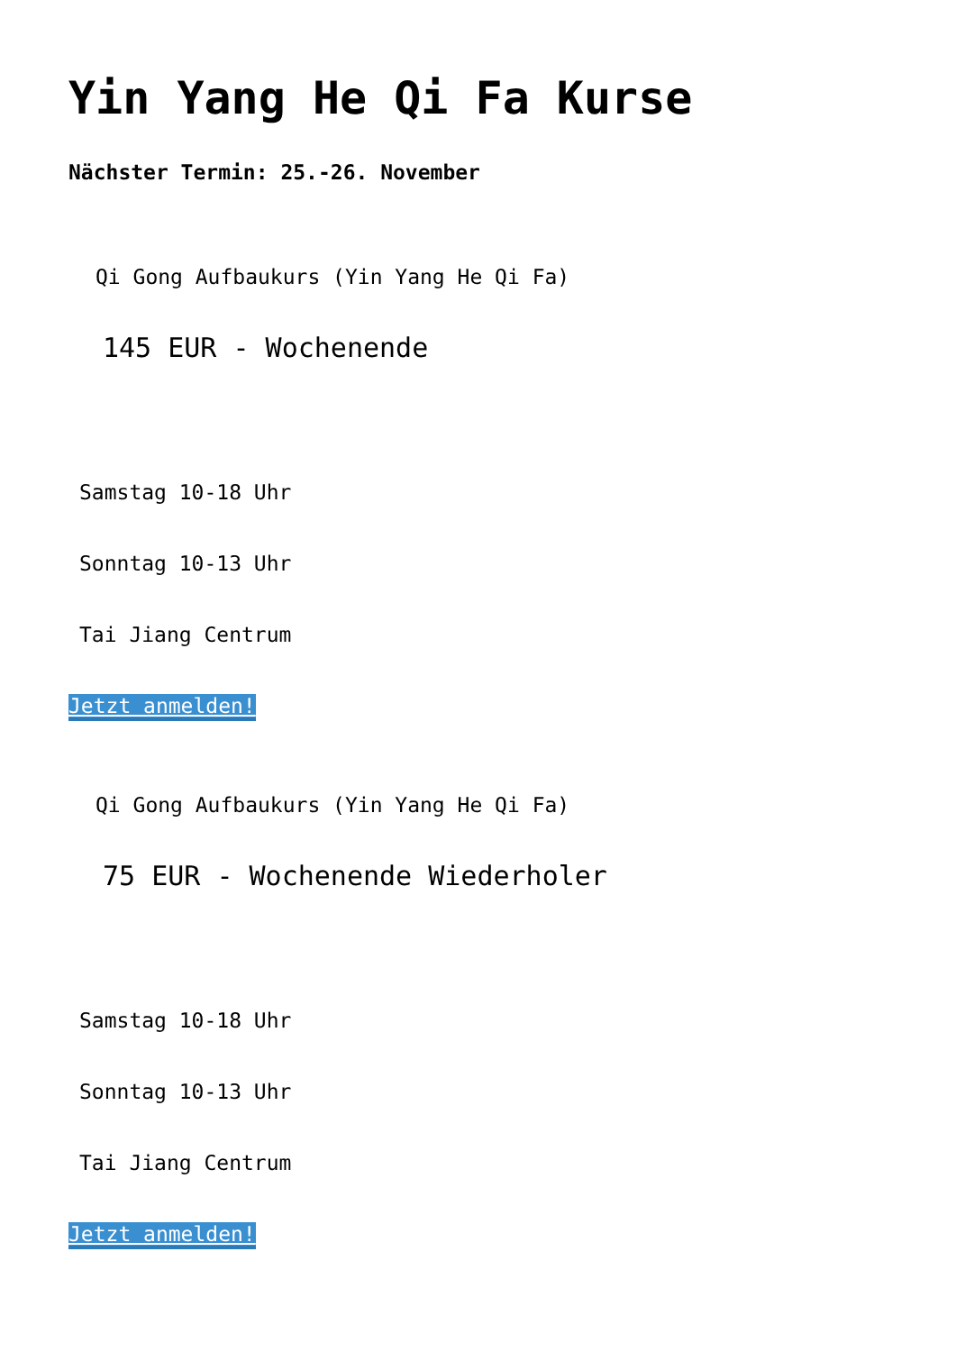Yin Yang He Qi Fa Kurse
Nächster Termin: 25.-26. November
Qi Gong Aufbaukurs (Yin Yang He Qi Fa)
145 EUR - Wochenende
Samstag 10-18 Uhr
Sonntag 10-13 Uhr
Tai Jiang Centrum
Jetzt anmelden!
Qi Gong Aufbaukurs (Yin Yang He Qi Fa)
75 EUR - Wochenende Wiederholer
Samstag 10-18 Uhr
Sonntag 10-13 Uhr
Tai Jiang Centrum
Jetzt anmelden!